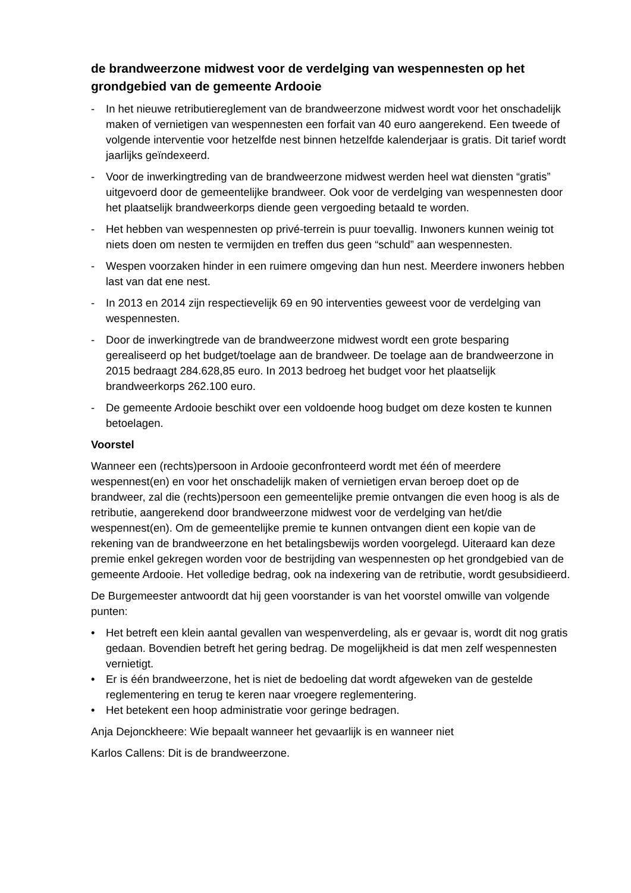de brandweerzone midwest voor de verdelging van wespennesten op het grondgebied van de gemeente Ardooie
- In het nieuwe retributiereglement van de brandweerzone midwest wordt voor het onschadelijk maken of vernietigen van wespennesten een forfait van 40 euro aangerekend. Een tweede of volgende interventie voor hetzelfde nest binnen hetzelfde kalenderjaar is gratis. Dit tarief wordt jaarlijks geïndexeerd.
- Voor de inwerkingtreding van de brandweerzone midwest werden heel wat diensten “gratis” uitgevoerd door de gemeentelijke brandweer. Ook voor de verdelging van wespennesten door het plaatselijk brandweerkorps diende geen vergoeding betaald te worden.
- Het hebben van wespennesten op privé-terrein is puur toevallig. Inwoners kunnen weinig tot niets doen om nesten te vermijden en treffen dus geen “schuld” aan wespennesten.
- Wespen voorzaken hinder in een ruimere omgeving dan hun nest. Meerdere inwoners hebben last van dat ene nest.
- In 2013 en 2014 zijn respectievelijk 69 en 90 interventies geweest voor de verdelging van wespennesten.
- Door de inwerkingtrede van de brandweerzone midwest wordt een grote besparing gerealiseerd op het budget/toelage aan de brandweer. De toelage aan de brandweerzone in 2015 bedraagt 284.628,85 euro. In 2013 bedroeg het budget voor het plaatselijk brandweerkorps 262.100 euro.
- De gemeente Ardooie beschikt over een voldoende hoog budget om deze kosten te kunnen betoelagen.
Voorstel
Wanneer een (rechts)persoon in Ardooie geconfronteerd wordt met één of meerdere wespennest(en) en voor het onschadelijk maken of vernietigen ervan beroep doet op de brandweer, zal die (rechts)persoon een gemeentelijke premie ontvangen die even hoog is als de retributie, aangerekend door brandweerzone midwest voor de verdelging van het/die wespennest(en). Om de gemeentelijke premie te kunnen ontvangen dient een kopie van de rekening van de brandweerzone en het betalingsbewijs worden voorgelegd. Uiteraard kan deze premie enkel gekregen worden voor de bestrijding van wespennesten op het grondgebied van de gemeente Ardooie. Het volledige bedrag, ook na indexering van de retributie, wordt gesubsidieerd.
De Burgemeester antwoordt dat hij geen voorstander is van het voorstel omwille van volgende punten:
• Het betreft een klein aantal gevallen van wespenverdeling, als er gevaar is, wordt dit nog gratis gedaan. Bovendien betreft het gering bedrag. De mogelijkheid is dat men zelf wespennesten vernietigt.
• Er is één brandweerzone, het is niet de bedoeling dat wordt afgeweken van de gestelde reglementering en terug te keren naar vroegere reglementering.
• Het betekent een hoop administratie voor geringe bedragen.
Anja Dejonckheere: Wie bepaalt wanneer het gevaarlijk is en wanneer niet
Karlos Callens: Dit is de brandweerzone.